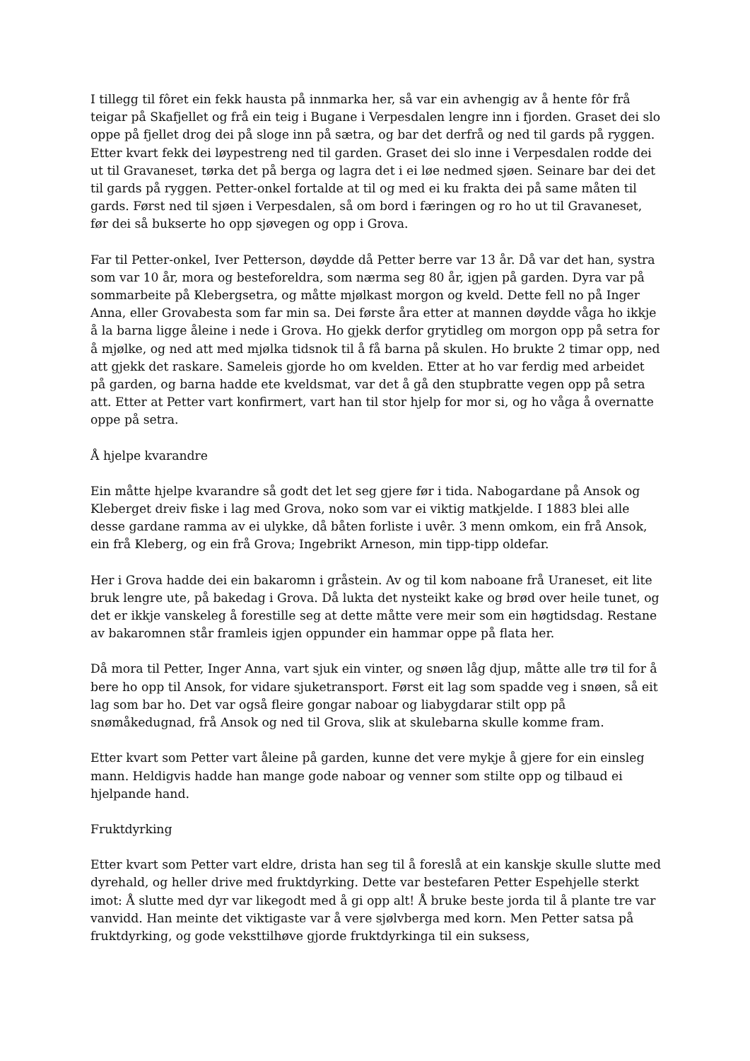I tillegg til fôret ein fekk hausta på innmarka her, så var ein avhengig av å hente fôr frå teigar på Skafjellet og frå ein teig i Bugane i Verpesdalen lengre inn i fjorden. Graset dei slo oppe på fjellet drog dei på sloge inn på sætra, og bar det derfrå og ned til gards på ryggen. Etter kvart fekk dei løypestreng ned til garden. Graset dei slo inne i Verpesdalen rodde dei ut til Gravaneset, tørka det på berga og lagra det i ei løe nedmed sjøen. Seinare bar dei det til gards på ryggen. Petter-onkel fortalde at til og med ei ku frakta dei på same måten til gards. Først ned til sjøen i Verpesdalen, så om bord i færingen og ro ho ut til Gravaneset, før dei så bukserte ho opp sjøvegen og opp i Grova.
Far til Petter-onkel, Iver Petterson, døydde då Petter berre var 13 år. Då var det han, systra som var 10 år, mora og besteforeldra, som nærma seg 80 år, igjen på garden. Dyra var på sommarbeite på Klebergsetra, og måtte mjølkast morgon og kveld. Dette fell no på Inger Anna, eller Grovabesta som far min sa. Dei første åra etter at mannen døydde våga ho ikkje å la barna ligge åleine i nede i Grova. Ho gjekk derfor grytidleg om morgon opp på setra for å mjølke, og ned att med mjølka tidsnok til å få barna på skulen. Ho brukte 2 timar opp, ned att gjekk det raskare. Sameleis gjorde ho om kvelden. Etter at ho var ferdig med arbeidet på garden, og barna hadde ete kveldsmat, var det å gå den stupbratte vegen opp på setra att. Etter at Petter vart konfirmert, vart han til stor hjelp for mor si, og ho våga å overnatte oppe på setra.
Å hjelpe kvarandre
Ein måtte hjelpe kvarandre så godt det let seg gjere før i tida. Nabogardane på Ansok og Kleberget dreiv fiske i lag med Grova, noko som var ei viktig matkjelde. I 1883 blei alle desse gardane ramma av ei ulykke, då båten forliste i uvêr. 3 menn omkom, ein frå Ansok, ein frå Kleberg, og ein frå Grova; Ingebrikt Arneson, min tipp-tipp oldefar.
Her i Grova hadde dei ein bakaromn i gråstein. Av og til kom naboane frå Uraneset, eit lite bruk lengre ute, på bakedag i Grova. Då lukta det nysteikt kake og brød over heile tunet, og det er ikkje vanskeleg å forestille seg at dette måtte vere meir som ein høgtidsdag. Restane av bakaromnen står framleis igjen oppunder ein hammar oppe på flata her.
Då mora til Petter, Inger Anna, vart sjuk ein vinter, og snøen låg djup, måtte alle trø til for å bere ho opp til Ansok, for vidare sjuketransport. Først eit lag som spadde veg i snøen, så eit lag som bar ho. Det var også fleire gongar naboar og liabygdarar stilt opp på snømåkedugnad, frå Ansok og ned til Grova, slik at skulebarna skulle komme fram.
Etter kvart som Petter vart åleine på garden, kunne det vere mykje å gjere for ein einsleg mann. Heldigvis hadde han mange gode naboar og venner som stilte opp og tilbaud ei hjelpande hand.
Fruktdyrking
Etter kvart som Petter vart eldre, drista han seg til å foreslå at ein kanskje skulle slutte med dyrehald, og heller drive med fruktdyrking. Dette var bestefaren Petter Espehjelle sterkt imot: Å slutte med dyr var likegodt med å gi opp alt! Å bruke beste jorda til å plante tre var vanvidd. Han meinte det viktigaste var å vere sjølvberga med korn. Men Petter satsa på fruktdyrking, og gode veksttilhøve gjorde fruktdyrkinga til ein suksess,